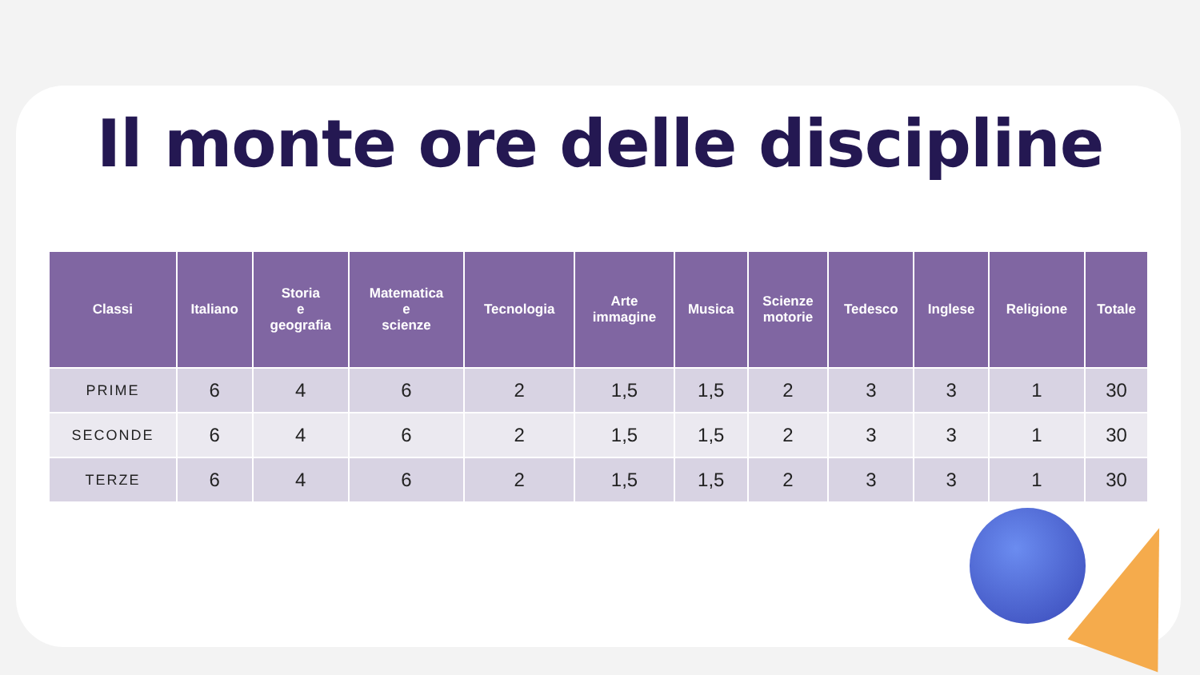Il monte ore delle discipline
| Classi | Italiano | Storia e geografia | Matematica e scienze | Tecnologia | Arte immagine | Musica | Scienze motorie | Tedesco | Inglese | Religione | Totale |
| --- | --- | --- | --- | --- | --- | --- | --- | --- | --- | --- | --- |
| PRIME | 6 | 4 | 6 | 2 | 1,5 | 1,5 | 2 | 3 | 3 | 1 | 30 |
| SECONDE | 6 | 4 | 6 | 2 | 1,5 | 1,5 | 2 | 3 | 3 | 1 | 30 |
| TERZE | 6 | 4 | 6 | 2 | 1,5 | 1,5 | 2 | 3 | 3 | 1 | 30 |